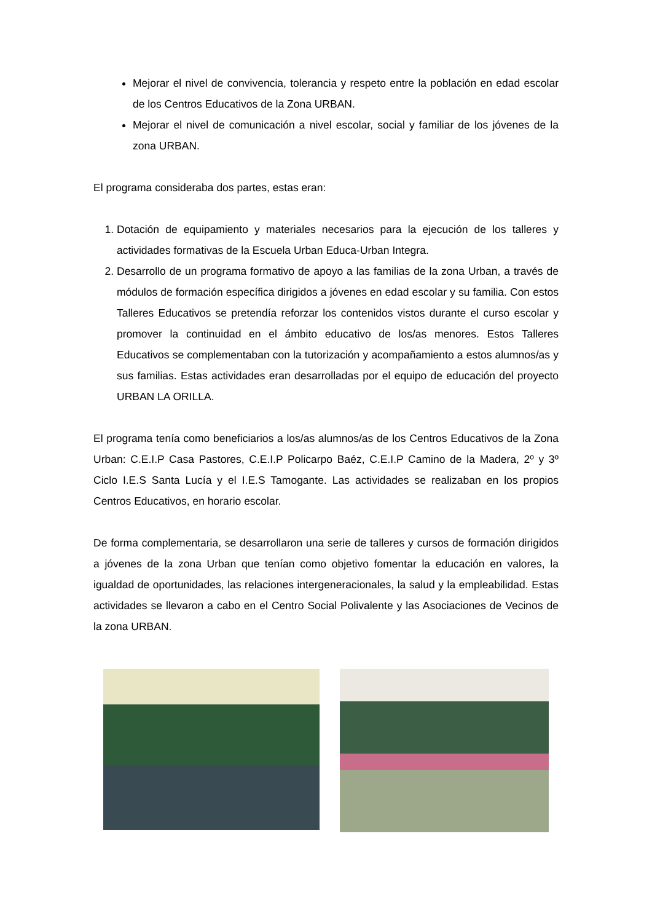Mejorar el nivel de convivencia, tolerancia y respeto entre la población en edad escolar de los Centros Educativos de la Zona URBAN.
Mejorar el nivel de comunicación a nivel escolar, social y familiar de los jóvenes de la zona URBAN.
El programa consideraba dos partes, estas eran:
1. Dotación de equipamiento y materiales necesarios para la ejecución de los talleres y actividades formativas de la Escuela Urban Educa-Urban Integra.
2. Desarrollo de un programa formativo de apoyo a las familias de la zona Urban, a través de módulos de formación específica dirigidos a jóvenes en edad escolar y su familia. Con estos Talleres Educativos se pretendía reforzar los contenidos vistos durante el curso escolar y promover la continuidad en el ámbito educativo de los/as menores. Estos Talleres Educativos se complementaban con la tutorización y acompañamiento a estos alumnos/as y sus familias. Estas actividades eran desarrolladas por el equipo de educación del proyecto URBAN LA ORILLA.
El programa tenía como beneficiarios a los/as alumnos/as de los Centros Educativos de la Zona Urban: C.E.I.P Casa Pastores, C.E.I.P Policarpo Baéz, C.E.I.P Camino de la Madera, 2º y 3º Ciclo I.E.S Santa Lucía y el I.E.S Tamogante. Las actividades se realizaban en los propios Centros Educativos, en horario escolar.
De forma complementaria, se desarrollaron una serie de talleres y cursos de formación dirigidos a jóvenes de la zona Urban que tenían como objetivo fomentar la educación en valores, la igualdad de oportunidades, las relaciones intergeneracionales, la salud y la empleabilidad. Estas actividades se llevaron a cabo en el Centro Social Polivalente y las Asociaciones de Vecinos de la zona URBAN.